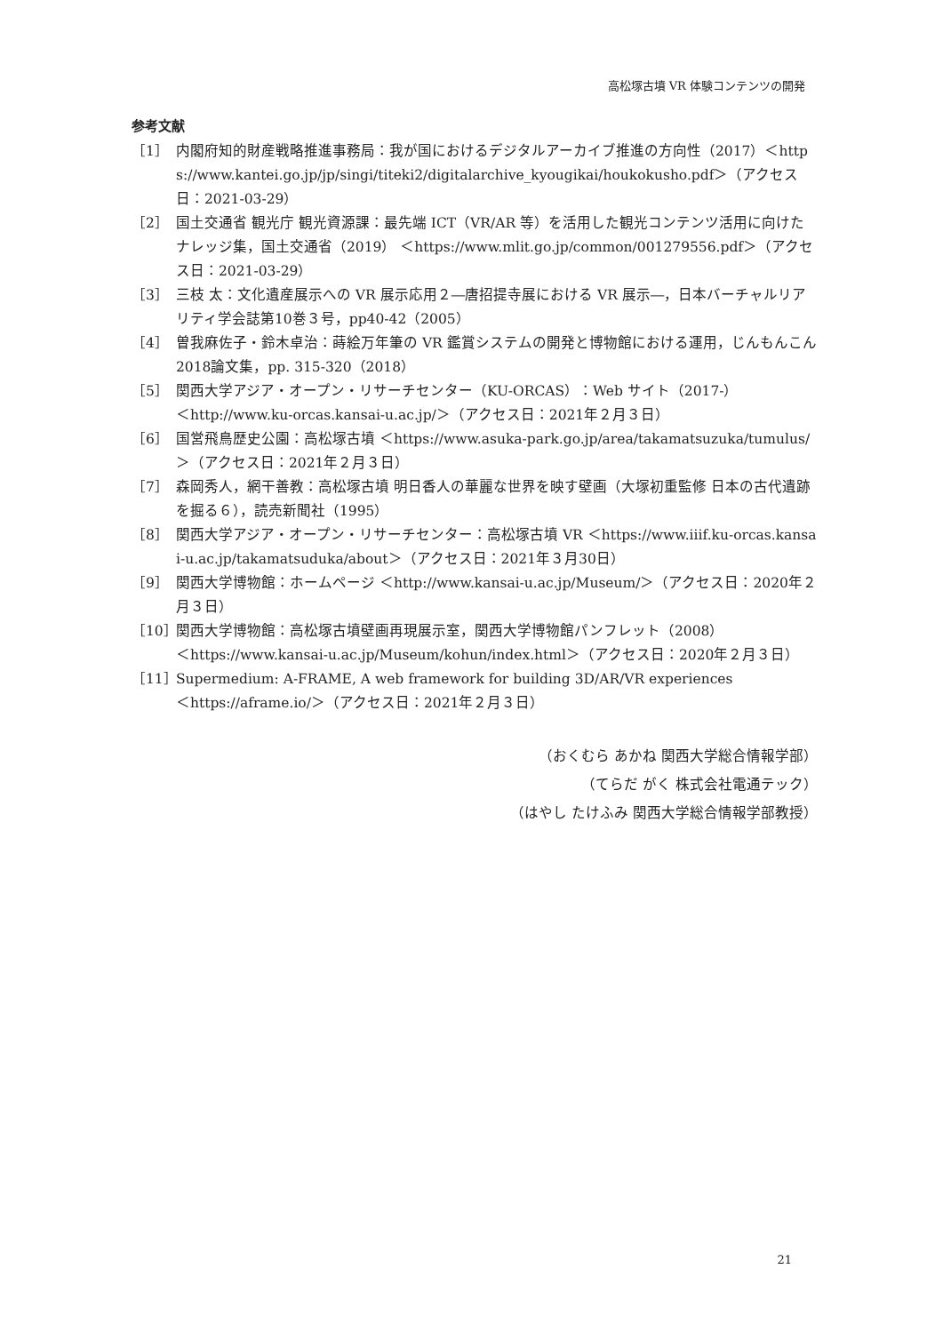高松塚古墳 VR 体験コンテンツの開発
参考文献
［1］ 内閣府知的財産戦略推進事務局：我が国におけるデジタルアーカイブ推進の方向性（2017）＜https://www.kantei.go.jp/jp/singi/titeki2/digitalarchive_kyougikai/houkokusho.pdf＞（アクセス日：2021-03-29）
［2］ 国土交通省 観光庁 観光資源課：最先端 ICT（VR/AR 等）を活用した観光コンテンツ活用に向けたナレッジ集，国土交通省（2019） ＜https://www.mlit.go.jp/common/001279556.pdf＞（アクセス日：2021-03-29）
［3］ 三枝 太：文化遺産展示への VR 展示応用２―唐招提寺展における VR 展示―，日本バーチャルリアリティ学会誌第10巻３号，pp40-42（2005）
［4］ 曽我麻佐子・鈴木卓治：蒔絵万年筆の VR 鑑賞システムの開発と博物館における運用，じんもんこん2018論文集，pp. 315-320（2018）
［5］ 関西大学アジア・オープン・リサーチセンター（KU-ORCAS）：Web サイト（2017-）
＜http://www.ku-orcas.kansai-u.ac.jp/＞（アクセス日：2021年２月３日）
［6］ 国営飛鳥歴史公園：高松塚古墳 ＜https://www.asuka-park.go.jp/area/takamatsuzuka/tumulus/＞（アクセス日：2021年２月３日）
［7］ 森岡秀人，網干善教：高松塚古墳 明日香人の華麗な世界を映す壁画（大塚初重監修 日本の古代遺跡を掘る６），読売新聞社（1995）
［8］ 関西大学アジア・オープン・リサーチセンター：高松塚古墳 VR ＜https://www.iiif.ku-orcas.kansai-u.ac.jp/takamatsuduka/about＞（アクセス日：2021年３月30日）
［9］ 関西大学博物館：ホームページ ＜http://www.kansai-u.ac.jp/Museum/＞（アクセス日：2020年２月３日）
［10］ 関西大学博物館：高松塚古墳壁画再現展示室，関西大学博物館パンフレット（2008）
＜https://www.kansai-u.ac.jp/Museum/kohun/index.html＞（アクセス日：2020年２月３日）
［11］ Supermedium: A-FRAME, A web framework for building 3D/AR/VR experiences
＜https://aframe.io/＞（アクセス日：2021年２月３日）
（おくむら あかね 関西大学総合情報学部）
（てらだ がく 株式会社電通テック）
（はやし たけふみ 関西大学総合情報学部教授）
21